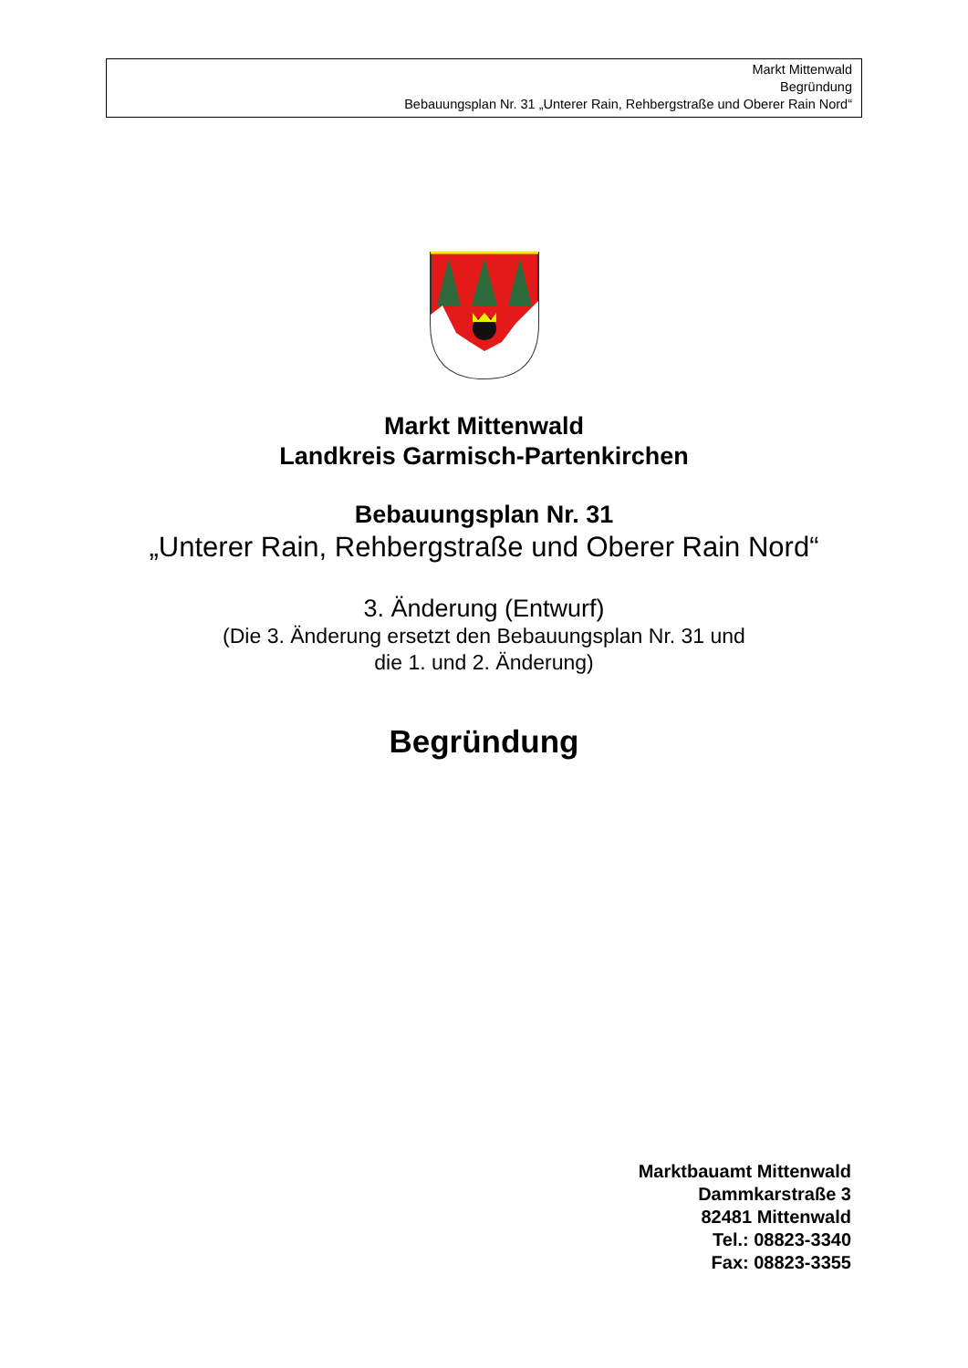Markt Mittenwald
Begründung
Bebauungsplan Nr. 31 „Unterer Rain, Rehbergstraße und Oberer Rain Nord“
Markt Mittenwald
Landkreis Garmisch-Partenkirchen
Bebauungsplan Nr. 31
„Unterer Rain, Rehbergstraße und Oberer Rain Nord“
3. Änderung (Entwurf)
(Die 3. Änderung ersetzt den Bebauungsplan Nr. 31 und
die 1. und 2. Änderung)
Begründung
Marktbauamt Mittenwald
Dammkarstraße 3
82481 Mittenwald
Tel.: 08823-3340
Fax: 08823-3355